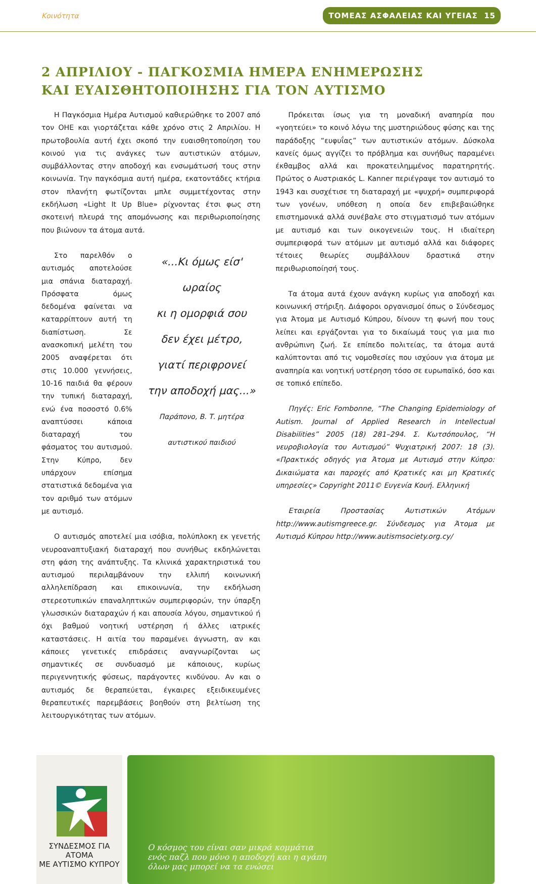Κοινότητα ΤΟΜΕΑΣ ΑΣΦΑΛΕΙΑΣ ΚΑΙ ΥΓΕΙΑΣ 15
2 ΑΠΡΙΛΙΟΥ - ΠΑΓΚΟΣΜΙΑ ΗΜΕΡΑ ΕΝΗΜΕΡΩΣΗΣ
ΚΑΙ ΕΥΑΙΣΘΗΤΟΠΟΙΗΣΗΣ ΓΙΑ ΤΟΝ ΑΥΤΙΣΜΟ
Η Παγκόσμια Ημέρα Αυτισμού καθιερώθηκε το 2007 από τον ΟΗΕ και γιορτάζεται κάθε χρόνο στις 2 Απριλίου. Η πρωτοβουλία αυτή έχει σκοπό την ευαισθητοποίηση του κοινού για τις ανάγκες των αυτιστικών ατόμων, συμβάλλοντας στην αποδοχή και ενσωμάτωσή τους στην κοινωνία. Την παγκόσμια αυτή ημέρα, εκατοντάδες κτήρια στον πλανήτη φωτίζονται μπλε συμμετέχοντας στην εκδήλωση «Light It Up Blue» ρίχνοντας έτσι φως στη σκοτεινή πλευρά της απομόνωσης και περιθωριοποίησης που βιώνουν τα άτομα αυτά.
Στο παρελθόν ο αυτισμός αποτελούσε μια σπάνια διαταραχή. Πρόσφατα όμως δεδομένα φαίνεται να καταρρίπτουν αυτή τη διαπίστωση. Σε ανασκοπική μελέτη του 2005 αναφέρεται ότι στις 10.000 γεννήσεις, 10-16 παιδιά θα φέρουν την τυπική διαταραχή, ενώ ένα ποσοστό 0.6% αναπτύσσει κάποια διαταραχή του φάσματος του αυτισμού. Στην Κύπρο, δεν υπάρχουν επίσημα στατιστικά δεδομένα για τον αριθμό των ατόμων με αυτισμό.
«...Κι όμως είσ' ωραίος
κι η ομορφιά σου
δεν έχει μέτρο,
γιατί περιφρονεί
την αποδοχή μας...»
Παράπονο, Β. Τ. μητέρα αυτιστικού παιδιού
Ο αυτισμός αποτελεί μια ισόβια, πολύπλοκη εκ γενετής νευροαναπτυξιακή διαταραχή που συνήθως εκδηλώνεται στη φάση της ανάπτυξης. Τα κλινικά χαρακτηριστικά του αυτισμού περιλαμβάνουν την ελλιπή κοινωνική αλληλεπίδραση και επικοινωνία, την εκδήλωση στερεοτυπικών επαναληπτικών συμπεριφορών, την ύπαρξη γλωσσικών διαταραχών ή και απουσία λόγου, σημαντικού ή όχι βαθμού νοητική υστέρηση ή άλλες ιατρικές καταστάσεις. Η αιτία του παραμένει άγνωστη, αν και κάποιες γενετικές επιδράσεις αναγνωρίζονται ως σημαντικές σε συνδυασμό με κάποιους, κυρίως περιγεννητικής φύσεως, παράγοντες κινδύνου. Αν και ο αυτισμός δε θεραπεύεται, έγκαιρες εξειδικευμένες θεραπευτικές παρεμβάσεις βοηθούν στη βελτίωση της λειτουργικότητας των ατόμων.
Πρόκειται ίσως για τη μοναδική αναπηρία που «γοητεύει» το κοινό λόγω της μυστηριώδους φύσης και της παράδοξης “ευφυΐας” των αυτιστικών ατόμων. Δύσκολα κανείς όμως αγγίζει το πρόβλημα και συνήθως παραμένει έκθαμβος αλλά και προκατειλημμένος παρατηρητής. Πρώτος ο Αυστριακός L. Kanner περιέγραψε τον αυτισμό το 1943 και συσχέτισε τη διαταραχή με «ψυχρή» συμπεριφορά των γονέων, υπόθεση η οποία δεν επιβεβαιώθηκε επιστημονικά αλλά συνέβαλε στο στιγματισμό των ατόμων με αυτισμό και των οικογενειών τους. Η ιδιαίτερη συμπεριφορά των ατόμων με αυτισμό αλλά και διάφορες τέτοιες θεωρίες συμβάλλουν δραστικά στην περιθωριοποίησή τους.
Τα άτομα αυτά έχουν ανάγκη κυρίως για αποδοχή και κοινωνική στήριξη. Διάφοροι οργανισμοί όπως ο Σύνδεσμος για Άτομα με Αυτισμό Κύπρου, δίνουν τη φωνή που τους λείπει και εργάζονται για το δικαίωμά τους για μια πιο ανθρώπινη ζωή. Σε επίπεδο πολιτείας, τα άτομα αυτά καλύπτονται από τις νομοθεσίες που ισχύουν για άτομα με αναπηρία και νοητική υστέρηση τόσο σε ευρωπαϊκό, όσο και σε τοπικό επίπεδο.
Πηγές: Eric Fombonne, “The Changing Epidemiology of Autism. Journal of Applied Research in Intellectual Disabilities” 2005 (18) 281–294. Σ. Κωτσόπουλος, “Η νευροβιολογία του Αυτισμού” Ψυχιατρική 2007: 18 (3). «Πρακτικός οδηγός για Άτομα με Αυτισμό στην Κύπρο: Δικαιώματα και παροχές από Κρατικές και μη Κρατικές υπηρεσίες» Copyright 2011© Ευγενία Κουή. Ελληνική
Εταιρεία Προστασίας Αυτιστικών Ατόμων http://www.autismgreece.gr. Σύνδεσμος για Άτομα με Αυτισμό Κύπρου http://www.autismsociety.org.cy/
ΣΥΝΔΕΣΜΟΣ ΓΙΑ ΑΤΟΜΑ
ΜΕ ΑΥΤΙΣΜΟ ΚΥΠΡΟΥ
Ο κόσμος του είναι σαν μικρά κομμάτια
ενός παζλ που μόνο η αποδοχή και η αγάπη
όλων μας μπορεί να τα ενώσει